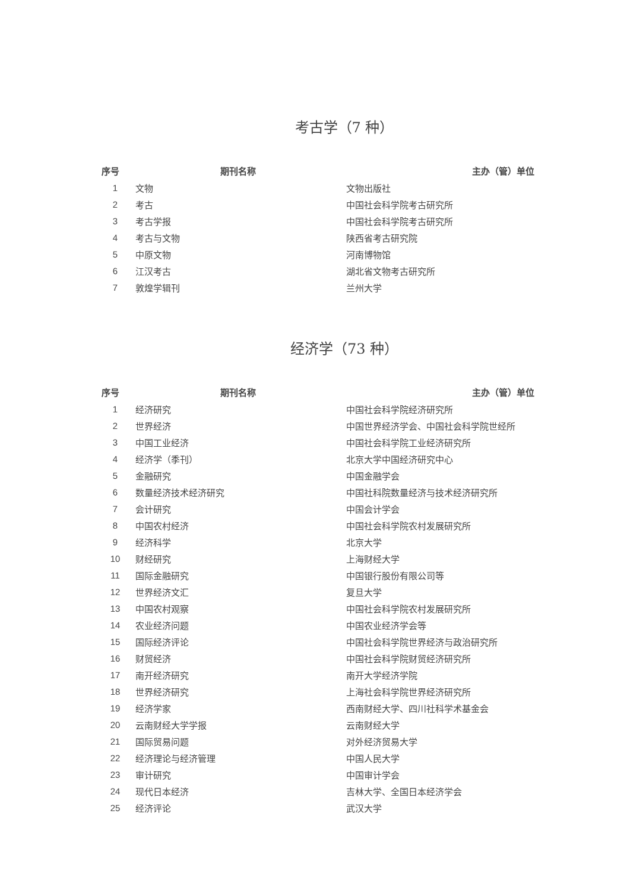考古学（7 种）
| 序号 | 期刊名称 | 主办（管）单位 |
| --- | --- | --- |
| 1 | 文物 | 文物出版社 |
| 2 | 考古 | 中国社会科学院考古研究所 |
| 3 | 考古学报 | 中国社会科学院考古研究所 |
| 4 | 考古与文物 | 陕西省考古研究院 |
| 5 | 中原文物 | 河南博物馆 |
| 6 | 江汉考古 | 湖北省文物考古研究所 |
| 7 | 敦煌学辑刊 | 兰州大学 |
经济学（73 种）
| 序号 | 期刊名称 | 主办（管）单位 |
| --- | --- | --- |
| 1 | 经济研究 | 中国社会科学院经济研究所 |
| 2 | 世界经济 | 中国世界经济学会、中国社会科学院世经所 |
| 3 | 中国工业经济 | 中国社会科学院工业经济研究所 |
| 4 | 经济学（季刊） | 北京大学中国经济研究中心 |
| 5 | 金融研究 | 中国金融学会 |
| 6 | 数量经济技术经济研究 | 中国社科院数量经济与技术经济研究所 |
| 7 | 会计研究 | 中国会计学会 |
| 8 | 中国农村经济 | 中国社会科学院农村发展研究所 |
| 9 | 经济科学 | 北京大学 |
| 10 | 财经研究 | 上海财经大学 |
| 11 | 国际金融研究 | 中国银行股份有限公司等 |
| 12 | 世界经济文汇 | 复旦大学 |
| 13 | 中国农村观察 | 中国社会科学院农村发展研究所 |
| 14 | 农业经济问题 | 中国农业经济学会等 |
| 15 | 国际经济评论 | 中国社会科学院世界经济与政治研究所 |
| 16 | 财贸经济 | 中国社会科学院财贸经济研究所 |
| 17 | 南开经济研究 | 南开大学经济学院 |
| 18 | 世界经济研究 | 上海社会科学院世界经济研究所 |
| 19 | 经济学家 | 西南财经大学、四川社科学术基金会 |
| 20 | 云南财经大学学报 | 云南财经大学 |
| 21 | 国际贸易问题 | 对外经济贸易大学 |
| 22 | 经济理论与经济管理 | 中国人民大学 |
| 23 | 审计研究 | 中国审计学会 |
| 24 | 现代日本经济 | 吉林大学、全国日本经济学会 |
| 25 | 经济评论 | 武汉大学 |